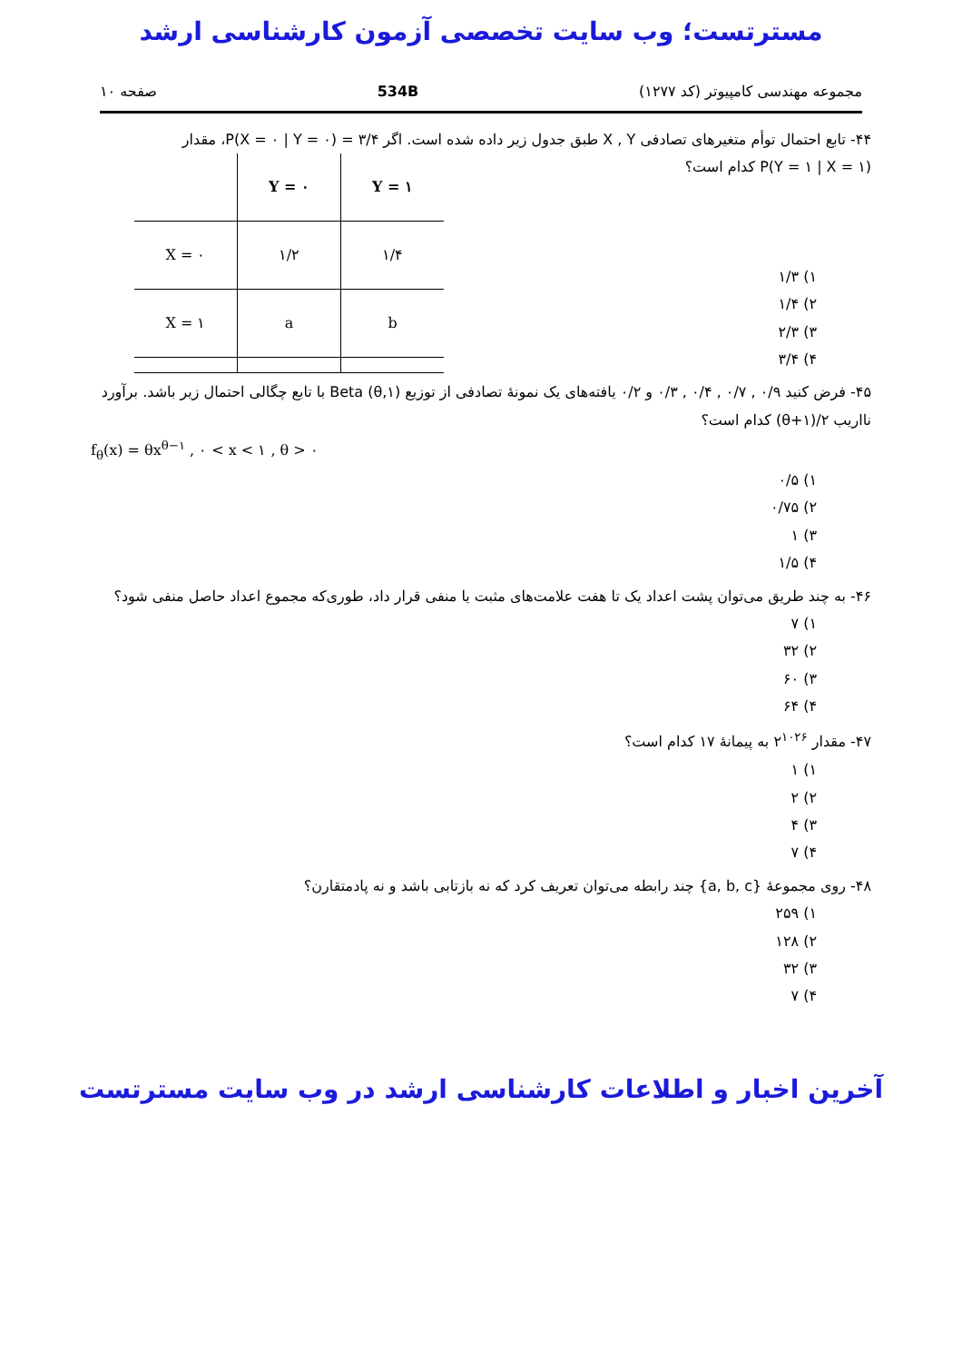مسترتست؛ وب سایت تخصصی آزمون کارشناسی ارشد
مجموعه مهندسی کامپیوتر (کد ۱۲۷۷) 534B صفحه ۱۰
۴۴- تابع احتمال توأم متغیرهای تصادفی X , Y طبق جدول زیر داده شده است. اگر P(X = ۰ | Y = ۰) = ۳/۴، مقدار
P(Y = ۱ | X = ۱) کدام است؟
۱) ۱/۳
۲) ۱/۴
۳) ۲/۳
۴) ۳/۴
| | Y = ۰ | Y = ۱ |
| --- | --- | --- |
| X = ۰ | ۱/۲ | ۱/۴ |
| X = ۱ | a | b |
۴۵- فرض کنید ۰/۹ , ۰/۷ , ۰/۴ , ۰/۳ و ۰/۲ یافته‌های یک نمونهٔ تصادفی از توزیع Beta (θ,۱) با تابع چگالی احتمال زیر باشد. برآورد نااریب ۲/(۱+θ) کدام است؟
f<sub>θ</sub>(x) = θx<sup>θ−۱</sup> , ۰ < x < ۱ , θ > ۰
۱) ۰/۵
۲) ۰/۷۵
۳) ۱
۴) ۱/۵
۴۶- به چند طریق می‌توان پشت اعداد یک تا هفت علامت‌های مثبت یا منفی قرار داد، طوری‌که مجموع اعداد حاصل منفی شود؟
۱) ۷
۲) ۳۲
۳) ۶۰
۴) ۶۴
۴۷- مقدار ۲<sup>۱۰۲۶</sup> به پیمانهٔ ۱۷ کدام است؟
۱) ۱
۲) ۲
۳) ۴
۴) ۷
۴۸- روی مجموعهٔ {a, b, c} چند رابطه می‌توان تعریف کرد که نه بازتابی باشد و نه پادمتقارن؟
۱) ۲۵۹
۲) ۱۲۸
۳) ۳۲
۴) ۷
آخرین اخبار و اطلاعات کارشناسی ارشد در وب سایت مسترتست